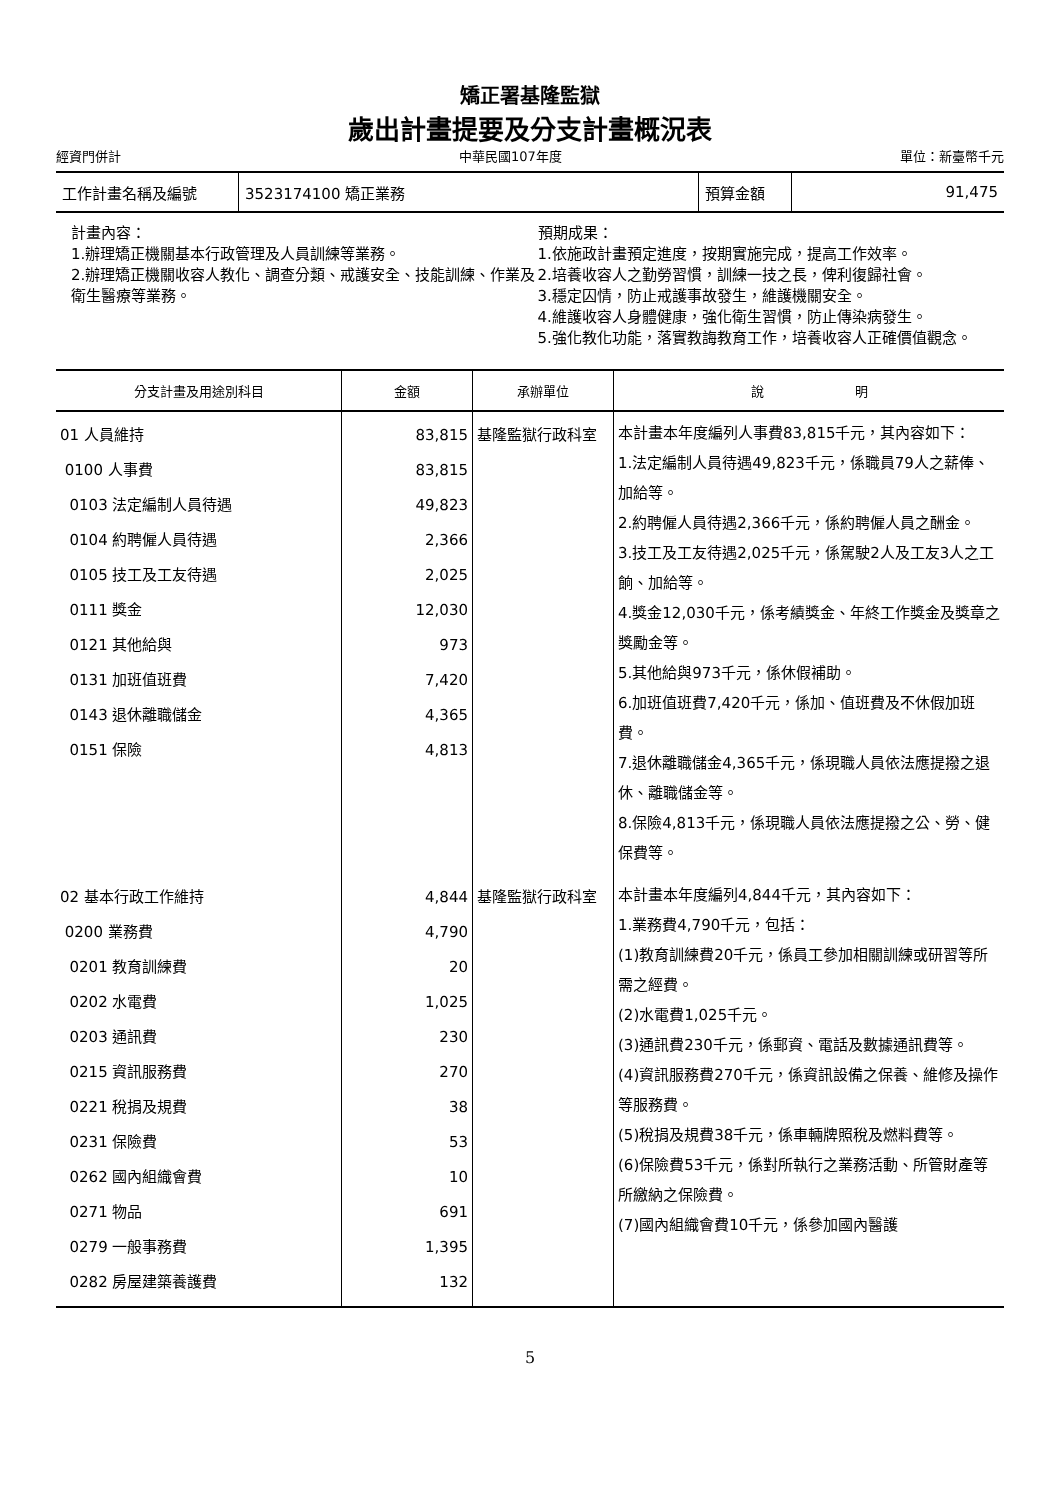矯正署基隆監獄
歲出計畫提要及分支計畫概況表
經資門併計 中華民國107年度 單位：新臺幣千元
| 工作計畫名稱及編號 | 3523174100 矯正業務 | 預算金額 | 91,475 |
計畫內容：
1.辦理矯正機關基本行政管理及人員訓練等業務。
2.辦理矯正機關收容人教化、調查分類、戒護安全、技能訓練、作業及衛生醫療等業務。
預期成果：
1.依施政計畫預定進度，按期實施完成，提高工作效率。
2.培養收容人之勤勞習慣，訓練一技之長，俾利復歸社會。
3.穩定囚情，防止戒護事故發生，維護機關安全。
4.維護收容人身體健康，強化衛生習慣，防止傳染病發生。
5.強化教化功能，落實教誨教育工作，培養收容人正確價值觀念。
| 分支計畫及用途別科目 | 金額 | 承辦單位 | 說 明 |
| --- | --- | --- | --- |
| 01 人員維持 0100 人事費 0103 法定編制人員待遇 0104 約聘僱人員待遇 0105 技工及工友待遇 0111 獎金 0121 其他給與 0131 加班值班費 0143 退休離職儲金 0151 保險 | 83,815 83,815 49,823 2,366 2,025 12,030 973 7,420 4,365 4,813 | 基隆監獄行政科室 | 本計畫本年度編列人事費83,815千元，其內容如下： 1.法定編制人員待遇49,823千元，係職員79人之薪俸、加給等。 2.約聘僱人員待遇2,366千元，係約聘僱人員之酬金。 3.技工及工友待遇2,025千元，係駕駛2人及工友3人之工餉、加給等。 4.獎金12,030千元，係考績獎金、年終工作獎金及獎章之獎勵金等。 5.其他給與973千元，係休假補助。 6.加班值班費7,420千元，係加、值班費及不休假加班費。 7.退休離職儲金4,365千元，係現職人員依法應提撥之退休、離職儲金等。 8.保險4,813千元，係現職人員依法應提撥之公、勞、健保費等。 |
| 02 基本行政工作維持 0200 業務費 0201 教育訓練費 0202 水電費 0203 通訊費 0215 資訊服務費 0221 稅捐及規費 0231 保險費 0262 國內組織會費 0271 物品 0279 一般事務費 0282 房屋建築養護費 | 4,844 4,790 20 1,025 230 270 38 53 10 691 1,395 132 | 基隆監獄行政科室 | 本計畫本年度編列4,844千元，其內容如下： 1.業務費4,790千元，包括： (1)教育訓練費20千元，係員工參加相關訓練或研習等所需之經費。 (2)水電費1,025千元。 (3)通訊費230千元，係郵資、電話及數據通訊費等。 (4)資訊服務費270千元，係資訊設備之保養、維修及操作等服務費。 (5)稅捐及規費38千元，係車輛牌照稅及燃料費等。 (6)保險費53千元，係對所執行之業務活動、所管財產等所繳納之保險費。 (7)國內組織會費10千元，係參加國內醫護 |
5